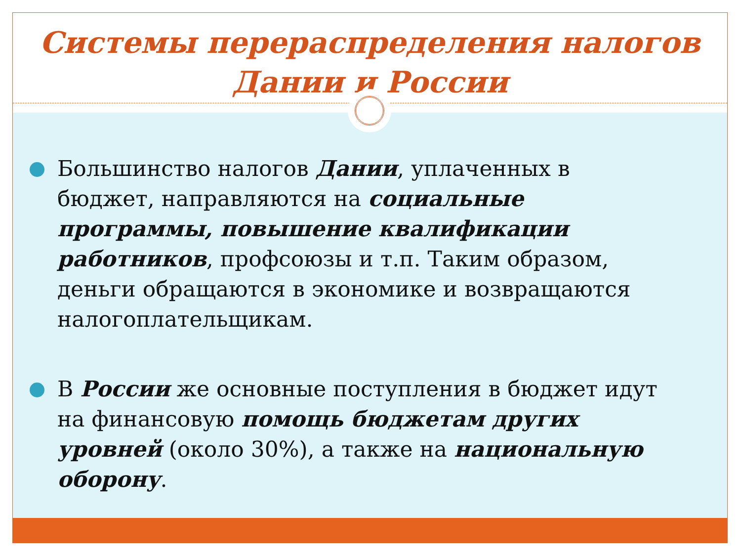Системы перераспределения налогов Дании и России
Большинство налогов Дании, уплаченных в бюджет, направляются на социальные программы, повышение квалификации работников, профсоюзы и т.п. Таким образом, деньги обращаются в экономике и возвращаются налогоплательщикам.
В России же основные поступления в бюджет идут на финансовую помощь бюджетам других уровней (около 30%), а также на национальную оборону.